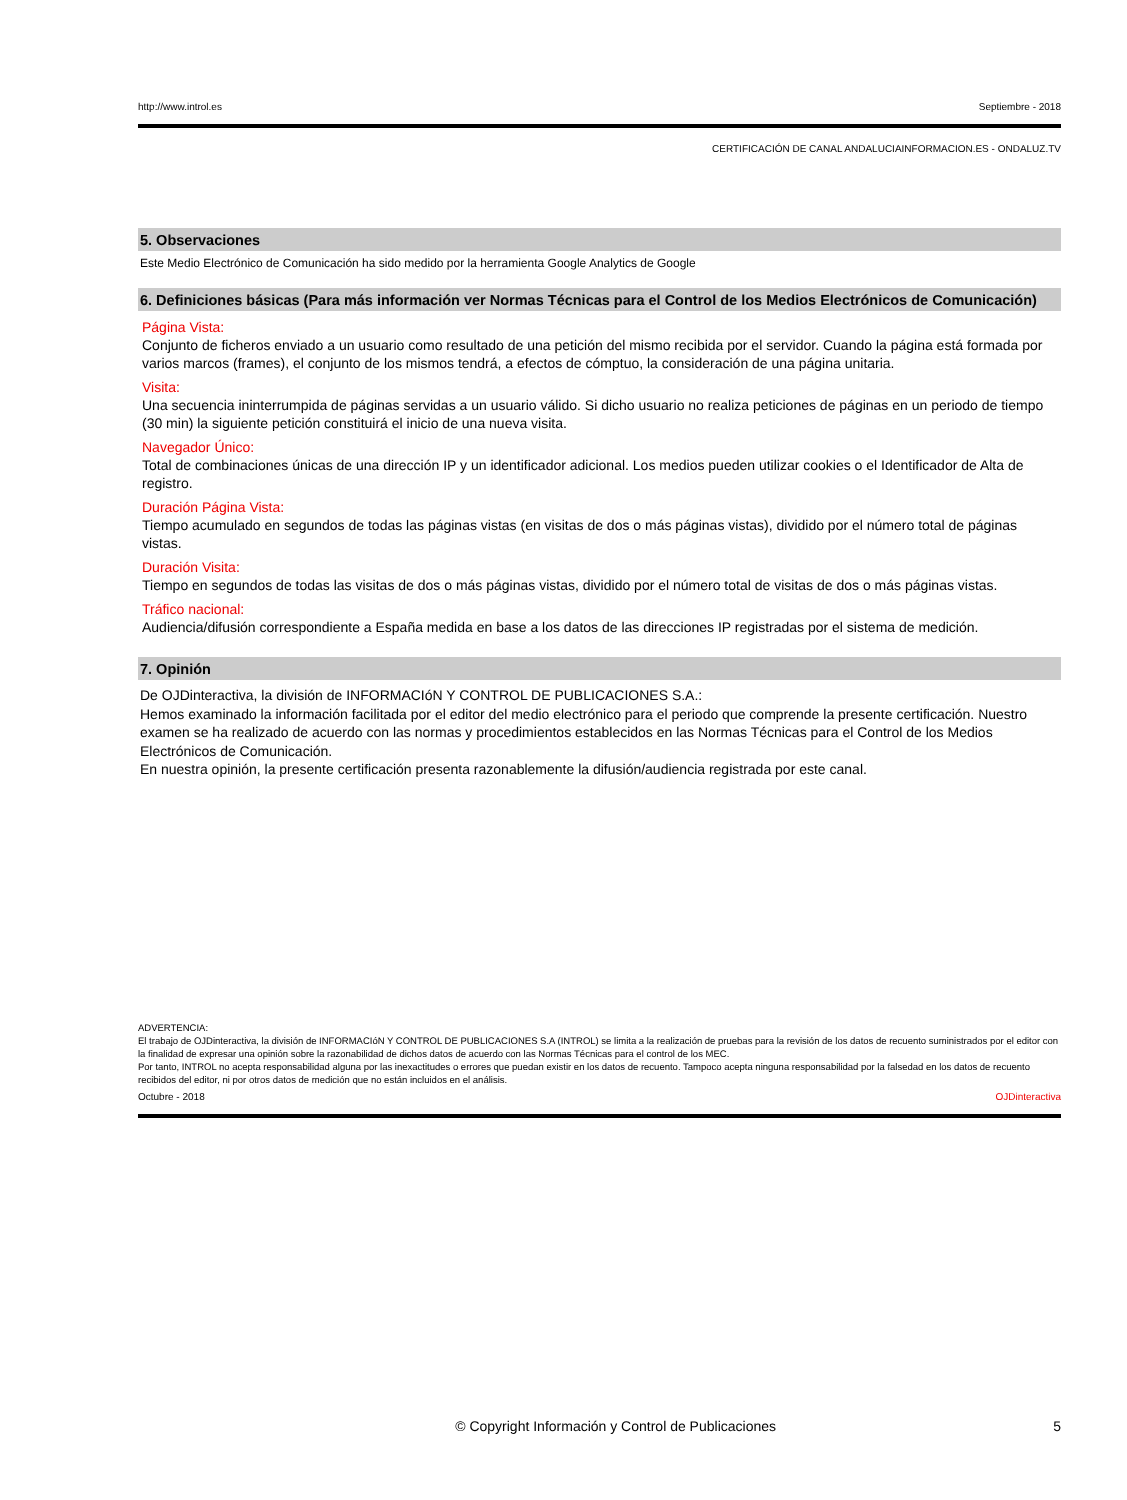http://www.introl.es Septiembre - 2018
CERTIFICACIÓN DE CANAL ANDALUCIAINFORMACION.ES - ONDALUZ.TV
5. Observaciones
Este Medio Electrónico de Comunicación ha sido medido por la herramienta Google Analytics de Google
6. Definiciones básicas (Para más información ver Normas Técnicas para el Control de los Medios Electrónicos de Comunicación)
Página Vista:
Conjunto de ficheros enviado a un usuario como resultado de una petición del mismo recibida por el servidor. Cuando la página está formada por varios marcos (frames), el conjunto de los mismos tendrá, a efectos de cómptuo, la consideración de una página unitaria.
Visita:
Una secuencia ininterrumpida de páginas servidas a un usuario válido. Si dicho usuario no realiza peticiones de páginas en un periodo de tiempo (30 min) la siguiente petición constituirá el inicio de una nueva visita.
Navegador Único:
Total de combinaciones únicas de una dirección IP y un identificador adicional. Los medios pueden utilizar cookies o el Identificador de Alta de registro.
Duración Página Vista:
Tiempo acumulado en segundos de todas las páginas vistas (en visitas de dos o más páginas vistas), dividido por el número total de páginas vistas.
Duración Visita:
Tiempo en segundos de todas las visitas de dos o más páginas vistas, dividido por el número total de visitas de dos o más páginas vistas.
Tráfico nacional:
Audiencia/difusión correspondiente a España medida en base a los datos de las direcciones IP registradas por el sistema de medición.
7. Opinión
De OJDinteractiva, la división de INFORMACIóN Y CONTROL DE PUBLICACIONES S.A.:
Hemos examinado la información facilitada por el editor del medio electrónico para el periodo que comprende la presente certificación. Nuestro examen se ha realizado de acuerdo con las normas y procedimientos establecidos en las Normas Técnicas para el Control de los Medios Electrónicos de Comunicación.
En nuestra opinión, la presente certificación presenta razonablemente la difusión/audiencia registrada por este canal.
ADVERTENCIA:
El trabajo de OJDinteractiva, la división de INFORMACIóN Y CONTROL DE PUBLICACIONES S.A (INTROL) se limita a la realización de pruebas para la revisión de los datos de recuento suministrados por el editor con la finalidad de expresar una opinión sobre la razonabilidad de dichos datos de acuerdo con las Normas Técnicas para el control de los MEC.
Por tanto, INTROL no acepta responsabilidad alguna por las inexactitudes o errores que puedan existir en los datos de recuento. Tampoco acepta ninguna responsabilidad por la falsedad en los datos de recuento recibidos del editor, ni por otros datos de medición que no están incluidos en el análisis.
Octubre - 2018 OJDinteractiva
© Copyright Información y Control de Publicaciones 5